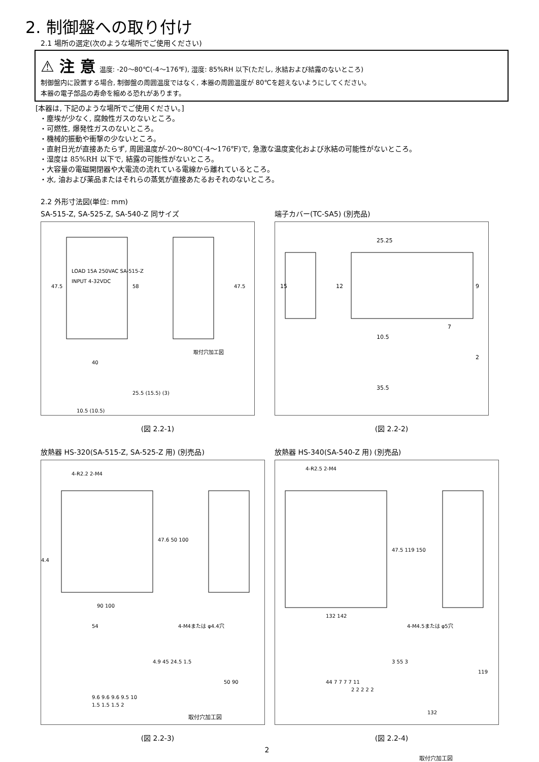2. 制御盤への取り付け
2.1 場所の選定(次のような場所でご使用ください)
⚠ 注 意 温度: -20～80℃(-4～176℉), 湿度: 85%RH 以下(ただし, 氷結および結露のないところ)
制御盤内に設置する場合, 制御盤の周囲温度ではなく, 本器の周囲温度が 80℃を超えないようにしてください。
本器の電子部品の寿命を縮める恐れがあります。
[本器は, 下記のような場所でご使用ください。]
・塵埃が少なく, 腐蝕性ガスのないところ。
・可燃性, 爆発性ガスのないところ。
・機械的振動や衝撃の少ないところ。
・直射日光が直接あたらず, 周囲温度が-20～80℃(-4～176℉)で, 急激な温度変化および氷結の可能性がないところ。
・湿度は 85%RH 以下で, 結露の可能性がないところ。
・大容量の電磁開閉器や大電流の流れている電線から離れているところ。
・水, 油および薬品またはそれらの蒸気が直接あたるおそれのないところ。
2.2 外形寸法図(単位: mm)
SA-515-Z, SA-525-Z, SA-540-Z 同サイズ
LOAD 15A 250VAC SA-515-Z
INPUT 4-32VDC
取付穴加工図
40
47.5
58
47.5
10.5 (10.5)
25.5 (15.5) (3)
(図 2.2-1)
端子カバー(TC-SA5) (別売品)
25.25
15
12
9
7
10.5
2
35.5
(図 2.2-2)
放熱器 HS-320(SA-515-Z, SA-525-Z 用) (別売品)
4-R2.2 2-M4
47.6 50 100
4.4
90 100
54
4-M4または φ4.4穴
4.9 45 24.5 1.5
50 90
9.6 9.6 9.6 9.5 10
1.5 1.5 1.5 2
取付穴加工図
(図 2.2-3)
放熱器 HS-340(SA-540-Z 用) (別売品)
4-R2.5 2-M4
47.5 119 150
132 142
4-M4.5または φ5穴
3 55 3
44 7 7 7 7 11
2 2 2 2 2
119
132
(図 2.2-4)
2
取付穴加工図